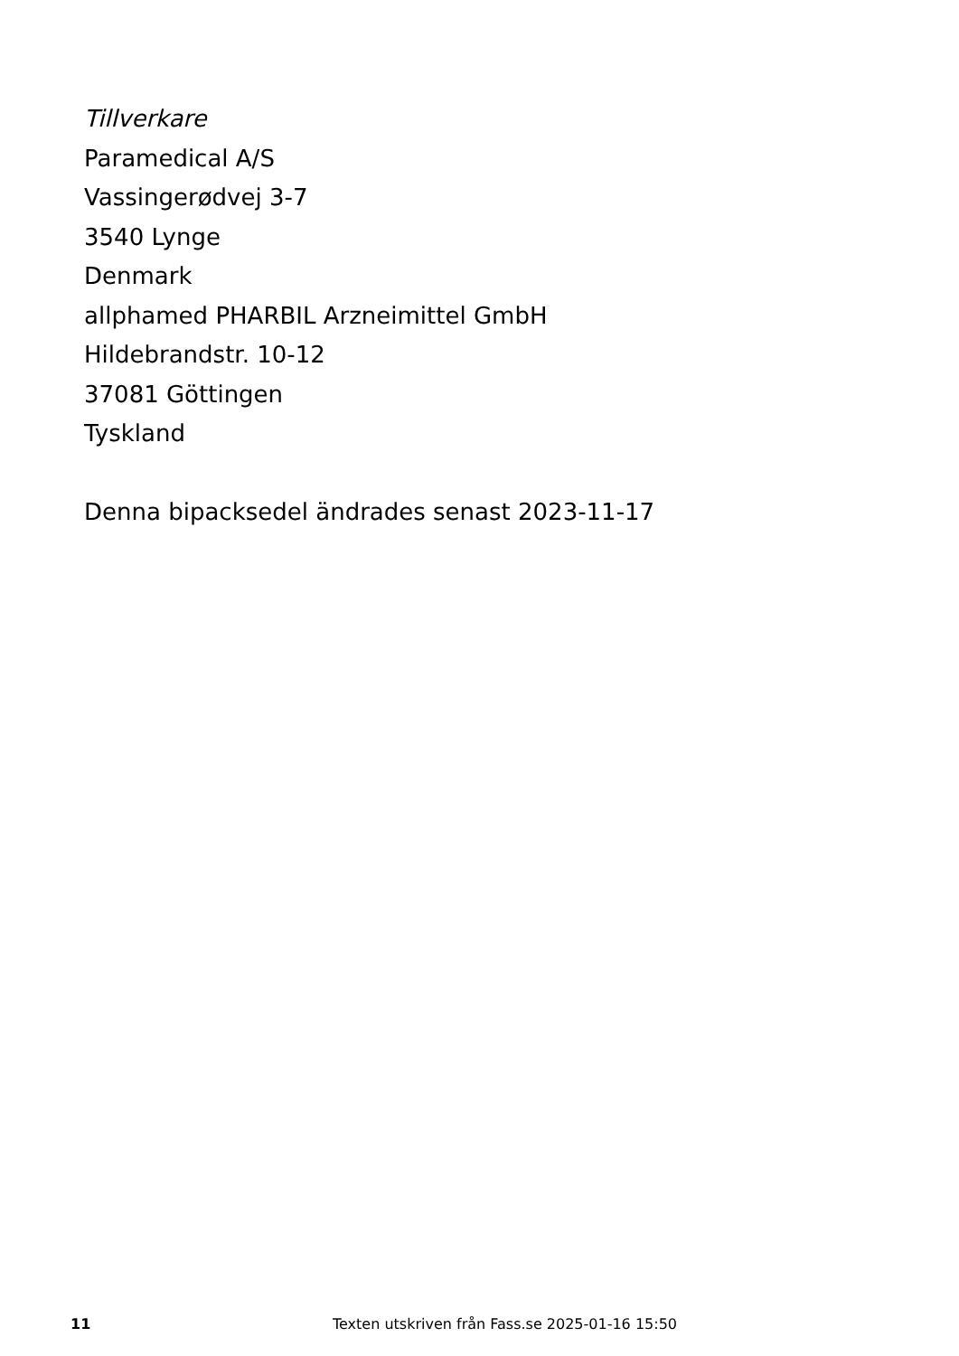Tillverkare
Paramedical A/S
Vassingerødvej 3-7
3540 Lynge
Denmark
allphamed PHARBIL Arzneimittel GmbH
Hildebrandstr. 10-12
37081 Göttingen
Tyskland
Denna bipacksedel ändrades senast 2023-11-17
11 Texten utskriven från Fass.se 2025-01-16 15:50